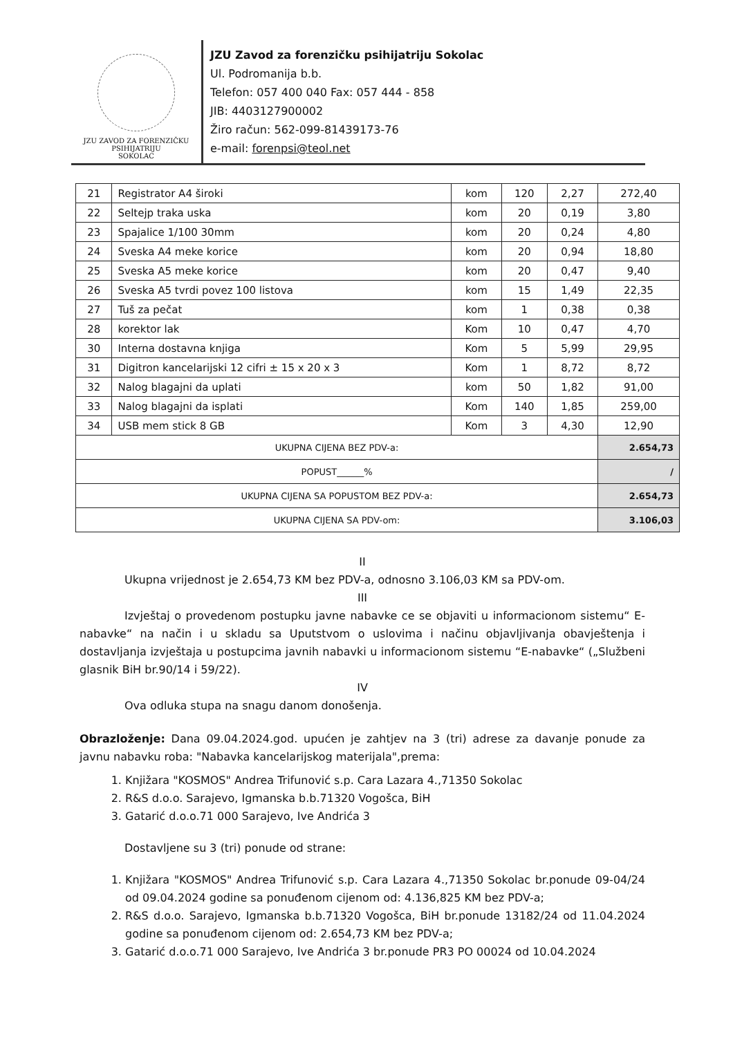JZU ZAVOD ZA FORENZIČKU PSIHIJATRIJU
SOKOLAC
JZU Zavod za forenzičku psihijatriju Sokolac
Ul. Podromanija b.b.
Telefon: 057 400 040 Fax: 057 444 - 858
JIB: 4403127900002
Žiro račun: 562-099-81439173-76
e-mail: forenpsi@teol.net
| 21 | Registrator A4 široki | kom | 120 | 2,27 | 272,40 |
| 22 | Seltejp traka uska | kom | 20 | 0,19 | 3,80 |
| 23 | Spajalice 1/100 30mm | kom | 20 | 0,24 | 4,80 |
| 24 | Sveska A4 meke korice | kom | 20 | 0,94 | 18,80 |
| 25 | Sveska A5 meke korice | kom | 20 | 0,47 | 9,40 |
| 26 | Sveska A5 tvrdi povez 100 listova | kom | 15 | 1,49 | 22,35 |
| 27 | Tuš za pečat | kom | 1 | 0,38 | 0,38 |
| 28 | korektor lak | Kom | 10 | 0,47 | 4,70 |
| 30 | Interna dostavna knjiga | Kom | 5 | 5,99 | 29,95 |
| 31 | Digitron kancelarijski 12 cifri ± 15 x 20 x 3 | Kom | 1 | 8,72 | 8,72 |
| 32 | Nalog blagajni da uplati | kom | 50 | 1,82 | 91,00 |
| 33 | Nalog blagajni da isplati | Kom | 140 | 1,85 | 259,00 |
| 34 | USB mem stick 8 GB | Kom | 3 | 4,30 | 12,90 |
| UKUPNA CIJENA BEZ PDV-a: | | | | | 2.654,73 |
| POPUST______% | | | | | / |
| UKUPNA CIJENA SA POPUSTOM BEZ PDV-a: | | | | | 2.654,73 |
| UKUPNA CIJENA SA PDV-om: | | | | | 3.106,03 |
II
Ukupna vrijednost je 2.654,73 KM bez PDV-a, odnosno 3.106,03 KM sa PDV-om.
III
Izvještaj o provedenom postupku javne nabavke ce se objaviti u informacionom sistemu“ E-nabavke“ na način i u skladu sa Uputstvom o uslovima i načinu objavljivanja obavještenja i dostavljanja izvještaja u postupcima javnih nabavki u informacionom sistemu “E-nabavke“ („Službeni glasnik BiH br.90/14 i 59/22).
IV
Ova odluka stupa na snagu danom donošenja.
Obrazloženje: Dana 09.04.2024.god. upućen je zahtjev na 3 (tri) adrese za davanje ponude za javnu nabavku roba: "Nabavka kancelarijskog materijala",prema:
1. Knjižara "KOSMOS" Andrea Trifunović s.p. Cara Lazara 4.,71350 Sokolac
2. R&S d.o.o. Sarajevo, Igmanska b.b.71320 Vogošca, BiH
3. Gatarić d.o.o.71 000 Sarajevo, Ive Andrića 3
Dostavljene su 3 (tri) ponude od strane:
1. Knjižara "KOSMOS" Andrea Trifunović s.p. Cara Lazara 4.,71350 Sokolac br.ponude 09-04/24 od 09.04.2024 godine sa ponuđenom cijenom od: 4.136,825 KM bez PDV-a;
2. R&S d.o.o. Sarajevo, Igmanska b.b.71320 Vogošca, BiH br.ponude 13182/24 od 11.04.2024 godine sa ponuđenom cijenom od: 2.654,73 KM bez PDV-a;
3. Gatarić d.o.o.71 000 Sarajevo, Ive Andrića 3 br.ponude PR3 PO 00024 od 10.04.2024